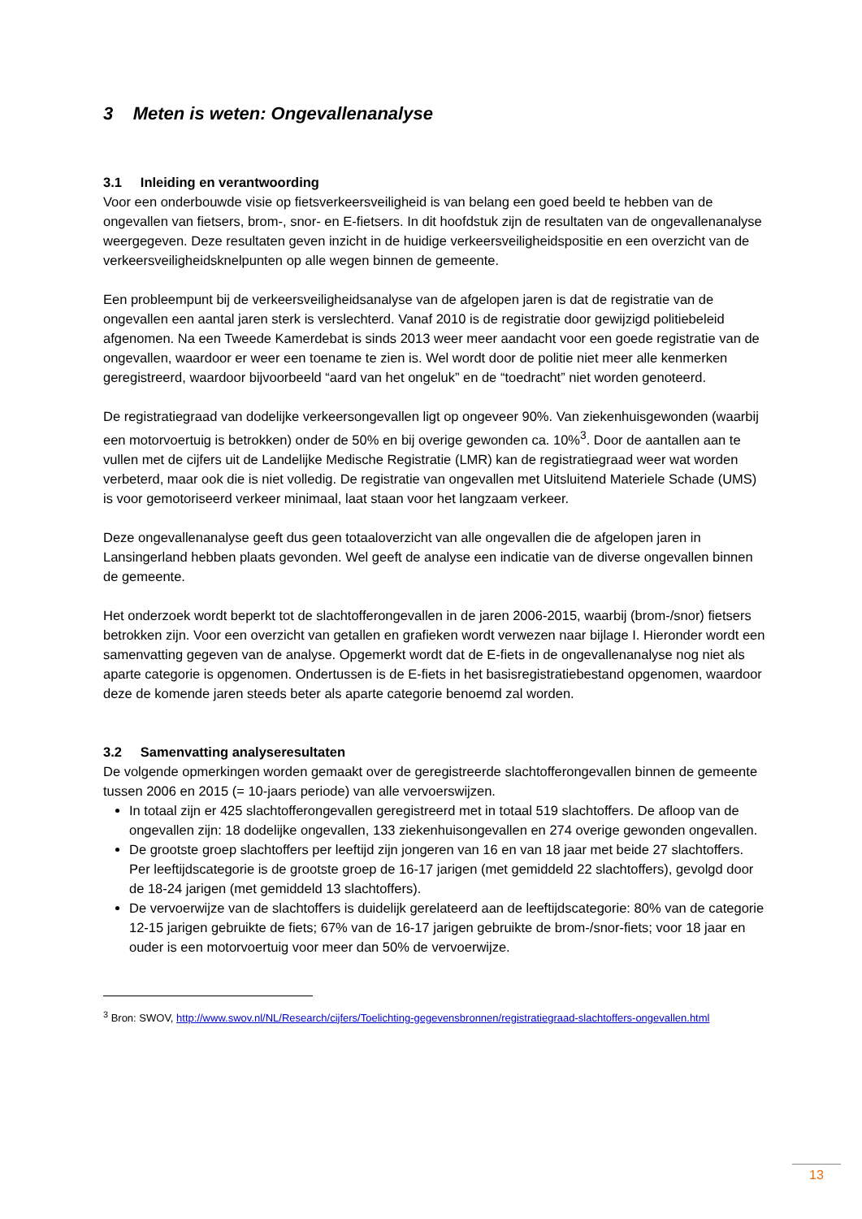3 Meten is weten: Ongevallenanalyse
3.1 Inleiding en verantwoording
Voor een onderbouwde visie op fietsverkeersveiligheid is van belang een goed beeld te hebben van de ongevallen van fietsers, brom-, snor- en E-fietsers. In dit hoofdstuk zijn de resultaten van de ongevallenanalyse weergegeven. Deze resultaten geven inzicht in de huidige verkeersveiligheidspositie en een overzicht van de verkeersveiligheidsknelpunten op alle wegen binnen de gemeente.
Een probleempunt bij de verkeersveiligheidsanalyse van de afgelopen jaren is dat de registratie van de ongevallen een aantal jaren sterk is verslechterd. Vanaf 2010 is de registratie door gewijzigd politiebeleid afgenomen. Na een Tweede Kamerdebat is sinds 2013 weer meer aandacht voor een goede registratie van de ongevallen, waardoor er weer een toename te zien is. Wel wordt door de politie niet meer alle kenmerken geregistreerd, waardoor bijvoorbeeld “aard van het ongeluk” en de “toedracht” niet worden genoteerd.
De registratiegraad van dodelijke verkeersongevallen ligt op ongeveer 90%. Van ziekenhuisgewonden (waarbij een motorvoertuig is betrokken) onder de 50% en bij overige gewonden ca. 10%<sup>3</sup>. Door de aantallen aan te vullen met de cijfers uit de Landelijke Medische Registratie (LMR) kan de registratiegraad weer wat worden verbeterd, maar ook die is niet volledig. De registratie van ongevallen met Uitsluitend Materiele Schade (UMS) is voor gemotoriseerd verkeer minimaal, laat staan voor het langzaam verkeer.
Deze ongevallenanalyse geeft dus geen totaaloverzicht van alle ongevallen die de afgelopen jaren in Lansingerland hebben plaats gevonden. Wel geeft de analyse een indicatie van de diverse ongevallen binnen de gemeente.
Het onderzoek wordt beperkt tot de slachtofferongevallen in de jaren 2006-2015, waarbij (brom-/snor) fietsers betrokken zijn. Voor een overzicht van getallen en grafieken wordt verwezen naar bijlage I. Hieronder wordt een samenvatting gegeven van de analyse. Opgemerkt wordt dat de E-fiets in de ongevallenanalyse nog niet als aparte categorie is opgenomen. Ondertussen is de E-fiets in het basisregistratiebestand opgenomen, waardoor deze de komende jaren steeds beter als aparte categorie benoemd zal worden.
3.2 Samenvatting analyseresultaten
De volgende opmerkingen worden gemaakt over de geregistreerde slachtofferongevallen binnen de gemeente tussen 2006 en 2015 (= 10-jaars periode) van alle vervoerswijzen.
In totaal zijn er 425 slachtofferongevallen geregistreerd met in totaal 519 slachtoffers. De afloop van de ongevallen zijn: 18 dodelijke ongevallen, 133 ziekenhuisongevallen en 274 overige gewonden ongevallen.
De grootste groep slachtoffers per leeftijd zijn jongeren van 16 en van 18 jaar met beide 27 slachtoffers. Per leeftijdscategorie is de grootste groep de 16-17 jarigen (met gemiddeld 22 slachtoffers), gevolgd door de 18-24 jarigen (met gemiddeld 13 slachtoffers).
De vervoerwijze van de slachtoffers is duidelijk gerelateerd aan de leeftijdscategorie: 80% van de categorie 12-15 jarigen gebruikte de fiets; 67% van de 16-17 jarigen gebruikte de brom-/snor-fiets; voor 18 jaar en ouder is een motorvoertuig voor meer dan 50% de vervoerwijze.
<sup>3</sup> Bron: SWOV, http://www.swov.nl/NL/Research/cijfers/Toelichting-gegevensbronnen/registratiegraad-slachtoffers-ongevallen.html
13